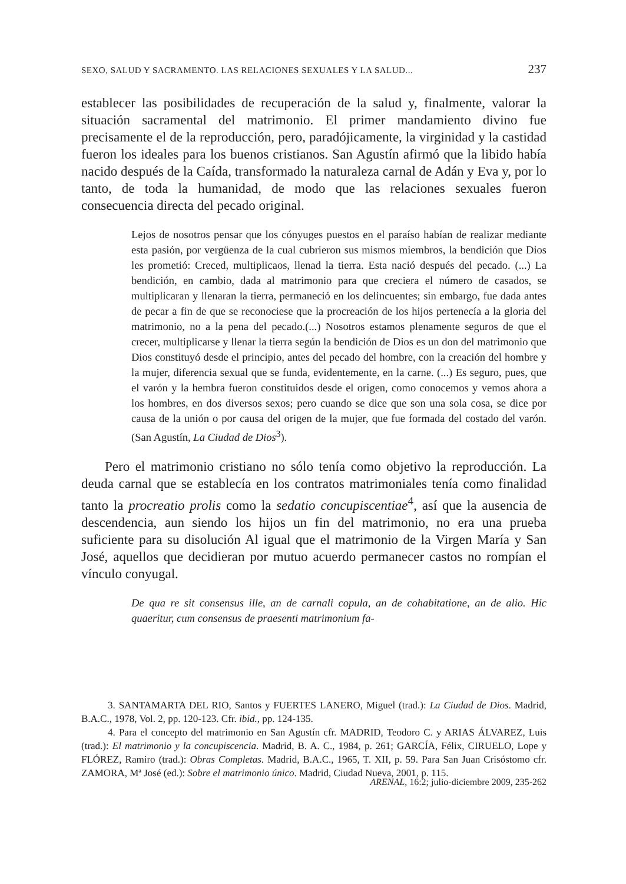SEXO, SALUD Y SACRAMENTO. LAS RELACIONES SEXUALES Y LA SALUD... 237
establecer las posibilidades de recuperación de la salud y, finalmente, valorar la situación sacramental del matrimonio. El primer mandamiento divino fue precisamente el de la reproducción, pero, paradójicamente, la virginidad y la castidad fueron los ideales para los buenos cristianos. San Agustín afirmó que la libido había nacido después de la Caída, transformado la naturaleza carnal de Adán y Eva y, por lo tanto, de toda la humanidad, de modo que las relaciones sexuales fueron consecuencia directa del pecado original.
Lejos de nosotros pensar que los cónyuges puestos en el paraíso habían de realizar mediante esta pasión, por vergüenza de la cual cubrieron sus mismos miembros, la bendición que Dios les prometió: Creced, multiplicaos, llenad la tierra. Esta nació después del pecado. (...) La bendición, en cambio, dada al matrimonio para que creciera el número de casados, se multiplicaran y llenaran la tierra, permaneció en los delincuentes; sin embargo, fue dada antes de pecar a fin de que se reconociese que la procreación de los hijos pertenecía a la gloria del matrimonio, no a la pena del pecado.(...) Nosotros estamos plenamente seguros de que el crecer, multiplicarse y llenar la tierra según la bendición de Dios es un don del matrimonio que Dios constituyó desde el principio, antes del pecado del hombre, con la creación del hombre y la mujer, diferencia sexual que se funda, evidentemente, en la carne. (...) Es seguro, pues, que el varón y la hembra fueron constituidos desde el origen, como conocemos y vemos ahora a los hombres, en dos diversos sexos; pero cuando se dice que son una sola cosa, se dice por causa de la unión o por causa del origen de la mujer, que fue formada del costado del varón. (San Agustín, La Ciudad de Dios<sup>3</sup>).
Pero el matrimonio cristiano no sólo tenía como objetivo la reproducción. La deuda carnal que se establecía en los contratos matrimoniales tenía como finalidad tanto la procreatio prolis como la sedatio concupiscentiae<sup>4</sup>, así que la ausencia de descendencia, aun siendo los hijos un fin del matrimonio, no era una prueba suficiente para su disolución Al igual que el matrimonio de la Virgen María y San José, aquellos que decidieran por mutuo acuerdo permanecer castos no rompían el vínculo conyugal.
De qua re sit consensus ille, an de carnali copula, an de cohabitatione, an de alio. Hic quaeritur, cum consensus de praesenti matrimonium fa-
3. SANTAMARTA DEL RIO, Santos y FUERTES LANERO, Miguel (trad.): La Ciudad de Dios. Madrid, B.A.C., 1978, Vol. 2, pp. 120-123. Cfr. ibid., pp. 124-135.
4. Para el concepto del matrimonio en San Agustín cfr. MADRID, Teodoro C. y ARIAS ÁLVAREZ, Luis (trad.): El matrimonio y la concupiscencia. Madrid, B. A. C., 1984, p. 261; GARCÍA, Félix, CIRUELO, Lope y FLÓREZ, Ramiro (trad.): Obras Completas. Madrid, B.A.C., 1965, T. XII, p. 59. Para San Juan Crisóstomo cfr. ZAMORA, Mª José (ed.): Sobre el matrimonio único. Madrid, Ciudad Nueva, 2001, p. 115.
ARENAL, 16:2; julio-diciembre 2009, 235-262